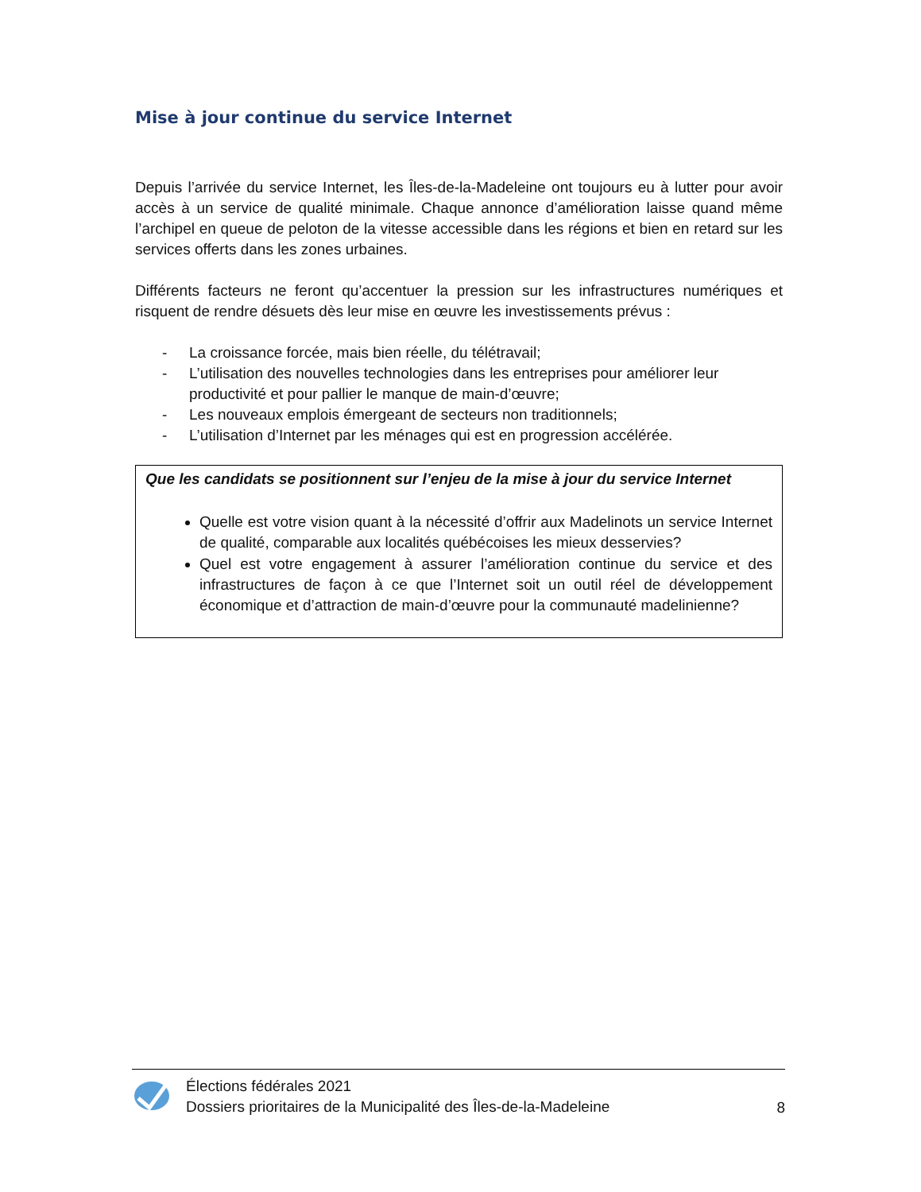Mise à jour continue du service Internet
Depuis l’arrivée du service Internet, les Îles-de-la-Madeleine ont toujours eu à lutter pour avoir accès à un service de qualité minimale. Chaque annonce d’amélioration laisse quand même l’archipel en queue de peloton de la vitesse accessible dans les régions et bien en retard sur les services offerts dans les zones urbaines.
Différents facteurs ne feront qu’accentuer la pression sur les infrastructures numériques et risquent de rendre désuets dès leur mise en œuvre les investissements prévus :
- La croissance forcée, mais bien réelle, du télétravail;
- L’utilisation des nouvelles technologies dans les entreprises pour améliorer leur productivité et pour pallier le manque de main-d’œuvre;
- Les nouveaux emplois émergeant de secteurs non traditionnels;
- L’utilisation d’Internet par les ménages qui est en progression accélérée.
Que les candidats se positionnent sur l’enjeu de la mise à jour du service Internet
Quelle est votre vision quant à la nécessité d’offrir aux Madelinots un service Internet de qualité, comparable aux localités québécoises les mieux desservies?
Quel est votre engagement à assurer l’amélioration continue du service et des infrastructures de façon à ce que l’Internet soit un outil réel de développement économique et d’attraction de main-d’œuvre pour la communauté madelinienne?
Élections fédérales 2021
Dossiers prioritaires de la Municipalité des Îles-de-la-Madeleine
8